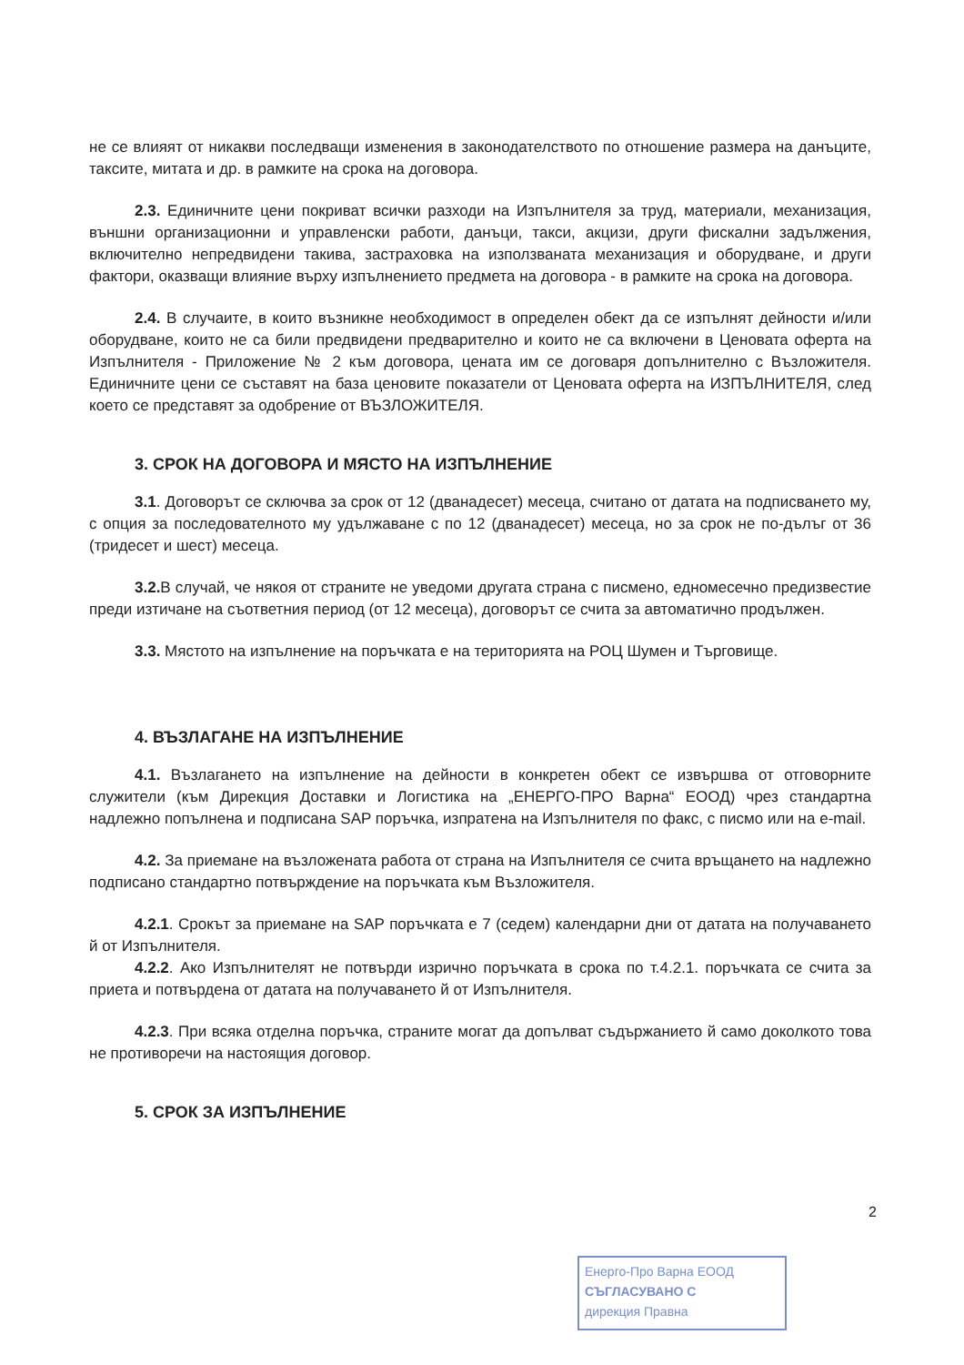не се влияят от никакви последващи изменения в законодателството по отношение размера на данъците, таксите, митата и др. в рамките на срока на договора.
2.3. Единичните цени покриват всички разходи на Изпълнителя за труд, материали, механизация, външни организационни и управленски работи, данъци, такси, акцизи, други фискални задължения, включително непредвидени такива, застраховка на използваната механизация и оборудване, и други фактори, оказващи влияние върху изпълнението предмета на договора - в рамките на срока на договора.
2.4. В случаите, в които възникне необходимост в определен обект да се изпълнят дейности и/или оборудване, които не са били предвидени предварително и които не са включени в Ценовата оферта на Изпълнителя - Приложение № 2 към договора, цената им се договаря допълнително с Възложителя. Единичните цени се съставят на база ценовите показатели от Ценовата оферта на ИЗПЪЛНИТЕЛЯ, след което се представят за одобрение от ВЪЗЛОЖИТЕЛЯ.
3. СРОК НА ДОГОВОРА И МЯСТО НА ИЗПЪЛНЕНИЕ
3.1. Договорът се сключва за срок от 12 (дванадесет) месеца, считано от датата на подписването му, с опция за последователното му удължаване с по 12 (дванадесет) месеца, но за срок не по-дълъг от 36 (тридесет и шест) месеца.
3.2. В случай, че някоя от страните не уведоми другата страна с писмено, едномесечно предизвестие преди изтичане на съответния период (от 12 месеца), договорът се счита за автоматично продължен.
3.3. Мястото на изпълнение на поръчката е на територията на РОЦ Шумен и Търговище.
4. ВЪЗЛАГАНЕ НА ИЗПЪЛНЕНИЕ
4.1. Възлагането на изпълнение на дейности в конкретен обект се извършва от отговорните служители (към Дирекция Доставки и Логистика на „ЕНЕРГО-ПРО Варна“ ЕООД) чрез стандартна надлежно попълнена и подписана SAP поръчка, изпратена на Изпълнителя по факс, с писмо или на e-mail.
4.2. За приемане на възложената работа от страна на Изпълнителя се счита връщането на надлежно подписано стандартно потвърждение на поръчката към Възложителя.
4.2.1. Срокът за приемане на SAP поръчката е 7 (седем) календарни дни от датата на получаването й от Изпълнителя.
4.2.2. Ако Изпълнителят не потвърди изрично поръчката в срока по т.4.2.1. поръчката се счита за приета и потвърдена от датата на получаването й от Изпълнителя.
4.2.3. При всяка отделна поръчка, страните могат да допълват съдържанието й само доколкото това не противоречи на настоящия договор.
5. СРОК ЗА ИЗПЪЛНЕНИЕ
2
Енерго-Про Варна ЕООД
СЪГЛАСУВАНО С
дирекция Правна